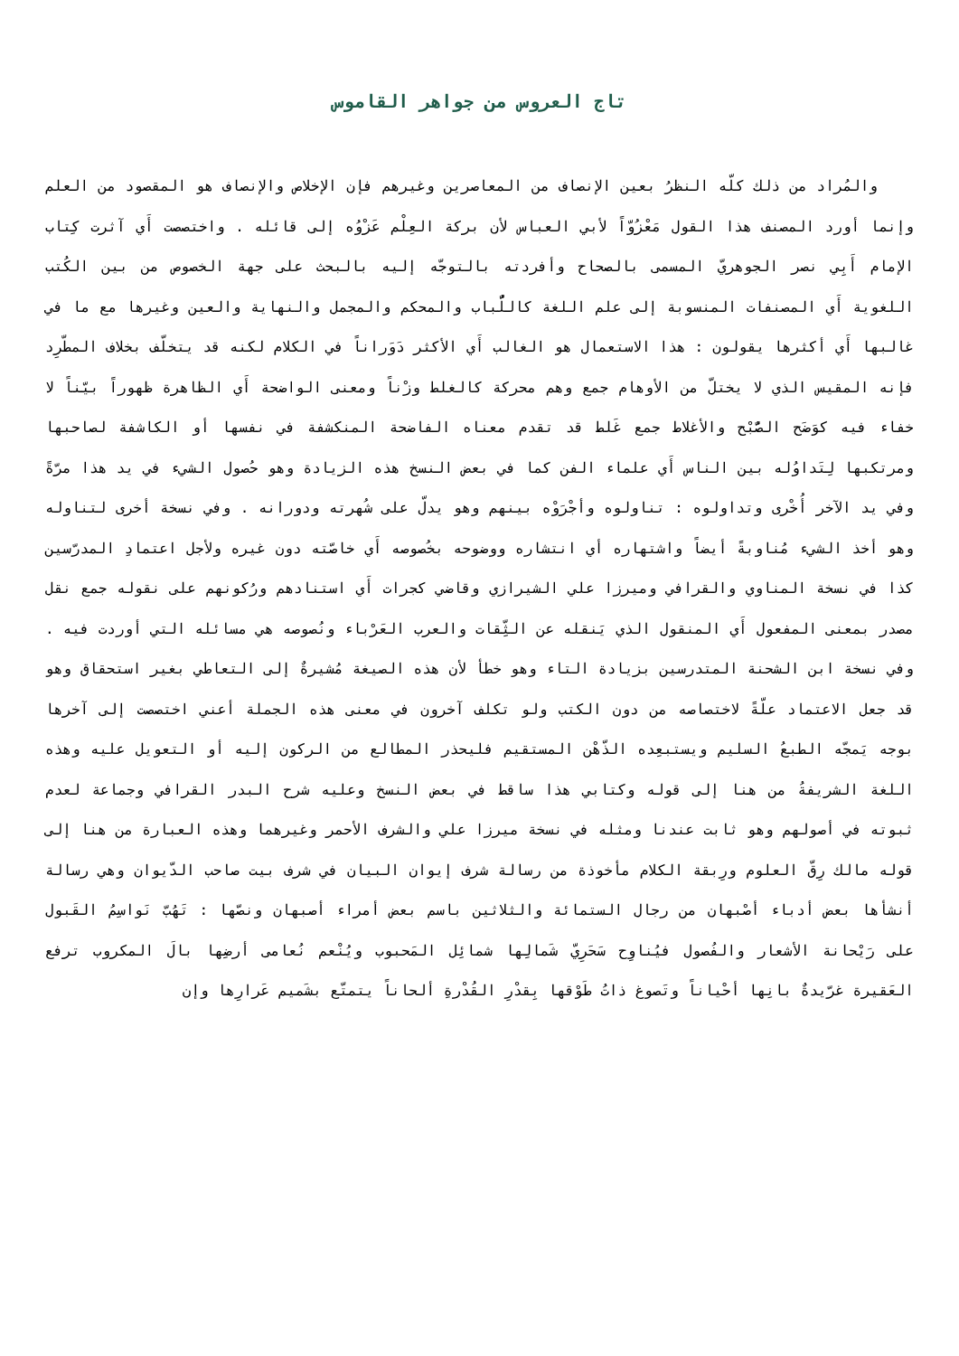تاج العروس من جواهر القاموس
والمُراد من ذلك كلّه النظرُ بعين الإنصاف من المعاصرين وغيرهم فإن الإخلاص والإنصاف هو المقصود من العلم وإنما أورد المصنف هذا القول مَعْزُوّاً لأبي العباس لأن بركة العِلْم عَزْوُه إلى قائله . واختصصت أَي آثرت كِتاب الإمام أَبِي نصر الجوهريّ المسمى بالصحاح وأفردته بالتوجّه إليه بالبحث على جهة الخصوص من بين الكُتب اللغوية أَي المصنفات المنسوبة إلى علم اللغة كاللُّباب والمحكم والمجمل والنهاية والعين وغيرها مع ما في غالبها أَي أكثرها يقولون : هذا الاستعمال هو الغالب أَي الأكثر دَوَراناً في الكلام لكنه قد يتخلّف بخلاف المطّرِد فإنه المقيس الذي لا يختلّ من الأوهام جمع وهم محركة كالغلط وزْناً ومعنى الواضحة أَي الظاهرة ظهوراً بيّناً لا خفاء فيه كوَضَح الصُّبْح والأغلاط جمع غَلط قد تقدم معناه الفاضحة المنكشفة في نفسها أو الكاشفة لصاحبها ومرتكبها لِتَداوُله بين الناس أَي علماء الفن كما في بعض النسخ هذه الزيادة وهو حُصول الشيء في يد هذا مرّةً وفي يد الآخر أُخْرى وتداولوه : تناولوه وأجْرَوْه بينهم وهو يدلّ على شُهرته ودورانه . وفي نسخة أخرى لتناوله وهو أخذ الشيء مُناوبةً أيضاً واشتهاره أي انتشاره ووضوحه بخُصوصه أَي خاصّته دون غيره ولأجل اعتمادِ المدرّسين كذا في نسخة المناوي والقرافي وميرزا علي الشيرازي وقاضي كجرات أَي استنادهم ورُكونهم على نقوله جمع نقل مصدر بمعنى المفعول أَي المنقول الذي يَنقله عن الثِّقات والعرب العَرْباء ونُصوصه هي مسائله التي أوردت فيه . وفي نسخة ابن الشحنة المتدرسين بزيادة التاء وهو خطأ لأن هذه الصيغة مُشيرةٌ إلى التعاطي بغير استحقاق وهو قد جعل الاعتماد علّةً لاختصاصه من دون الكتب ولو تكلف آخرون في معنى هذه الجملة أعني اختصصت إلى آخرها بوجه يَمجّه الطبعُ السليم ويستبعِده الذّهْن المستقيم فليحذر المطالع من الركون إليه أو التعويل عليه وهذه اللغة الشريفةُ من هنا إلى قوله وكتابي هذا ساقط في بعض النسخ وعليه شرح البدر القرافي وجماعة لعدم ثبوته في أصولهم وهو ثابت عندنا ومثله في نسخة ميرزا علي والشرف الأحمر وغيرهما وهذه العبارة من هنا إلى قوله مالك رِقّ العلوم ورِبقة الكلام مأخوذة من رسالة شرف إيوان البيان في شرف بيت صاحب الدّيوان وهي رسالة أنشأها بعض أدباء أصْبهان من رجال الستمائة والثلاثين باسم بعض أمراء أصبهان ونصّها : تَهُبّ نَواسِمُ القَبول على رَيْحانة الأشعار والفُصول فيُناوِح سَحَرِيّ شَمالِها شمائِل المَحبوب ويُنْعم نُعامى أرضِها بالَ المكروب ترفع العَقيرة غرّيدةٌ بانِها أحْياناً وتَصوغ ذاتُ طَوْقها بِقدْرِ القُدْرةِ ألحاناً يتمتّع بشَميم عَرارِها وإن